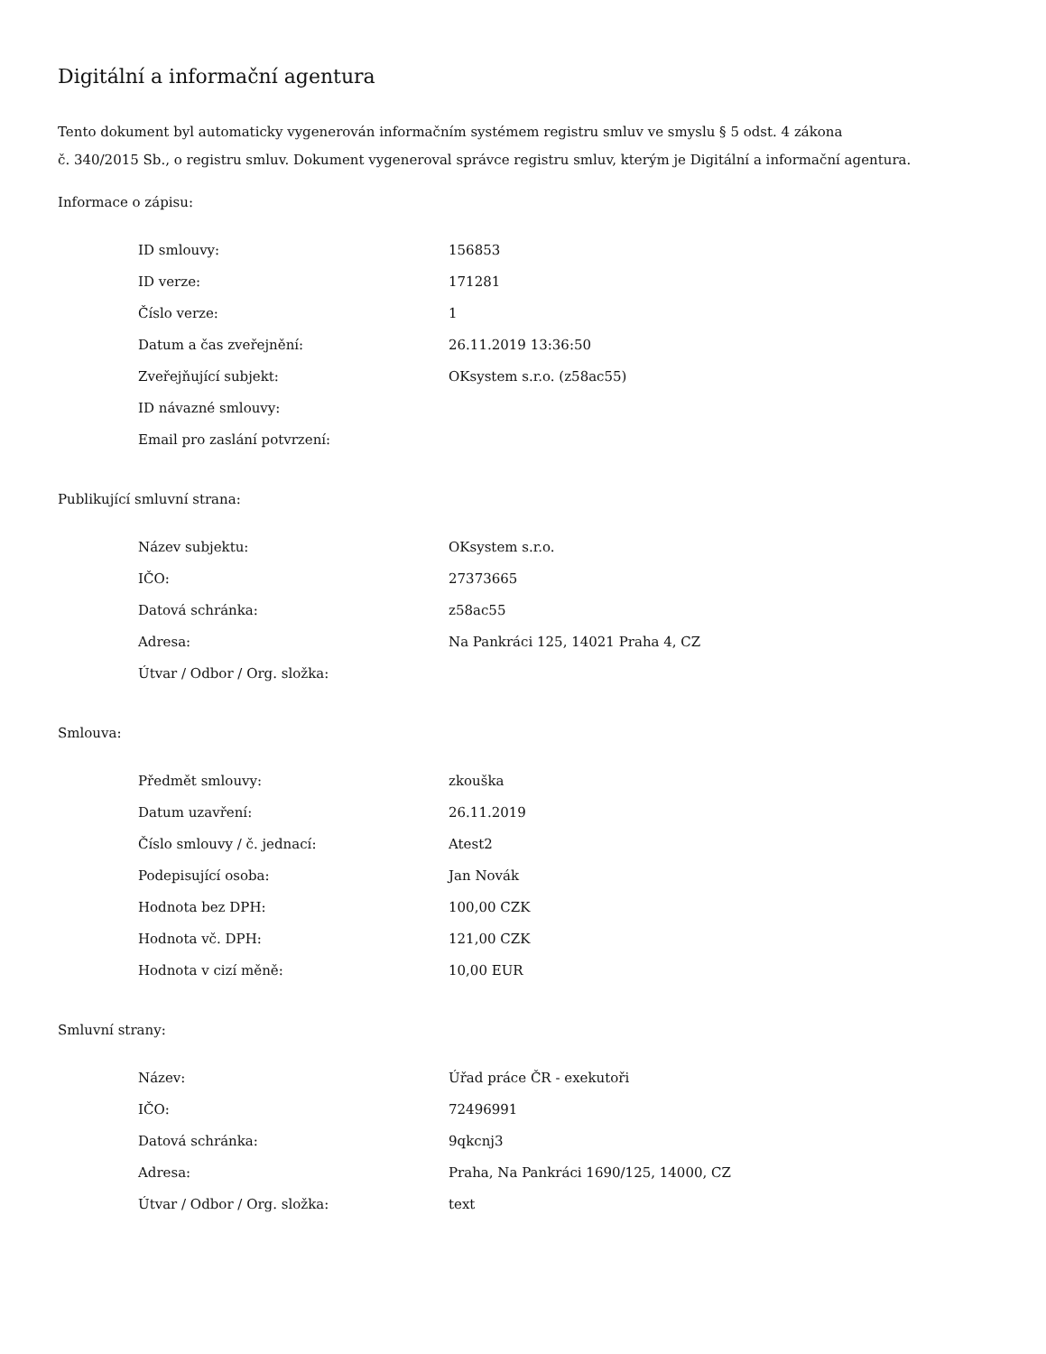Digitální a informační agentura
Tento dokument byl automaticky vygenerován informačním systémem registru smluv ve smyslu § 5 odst. 4 zákona
č. 340/2015 Sb., o registru smluv. Dokument vygeneroval správce registru smluv, kterým je Digitální a informační agentura.
Informace o zápisu:
| ID smlouvy: | 156853 |
| ID verze: | 171281 |
| Číslo verze: | 1 |
| Datum a čas zveřejnění: | 26.11.2019 13:36:50 |
| Zveřejňující subjekt: | OKsystem s.r.o. (z58ac55) |
| ID návazné smlouvy: | |
| Email pro zaslání potvrzení: | |
Publikující smluvní strana:
| Název subjektu: | OKsystem s.r.o. |
| IČO: | 27373665 |
| Datová schránka: | z58ac55 |
| Adresa: | Na Pankráci 125, 14021 Praha 4, CZ |
| Útvar / Odbor / Org. složka: | |
Smlouva:
| Předmět smlouvy: | zkouška |
| Datum uzavření: | 26.11.2019 |
| Číslo smlouvy / č. jednací: | Atest2 |
| Podepisující osoba: | Jan Novák |
| Hodnota bez DPH: | 100,00 CZK |
| Hodnota vč. DPH: | 121,00 CZK |
| Hodnota v cizí měně: | 10,00 EUR |
Smluvní strany:
| Název: | Úřad práce ČR - exekutoři |
| IČO: | 72496991 |
| Datová schránka: | 9qkcnj3 |
| Adresa: | Praha, Na Pankráci 1690/125, 14000, CZ |
| Útvar / Odbor / Org. složka: | text |